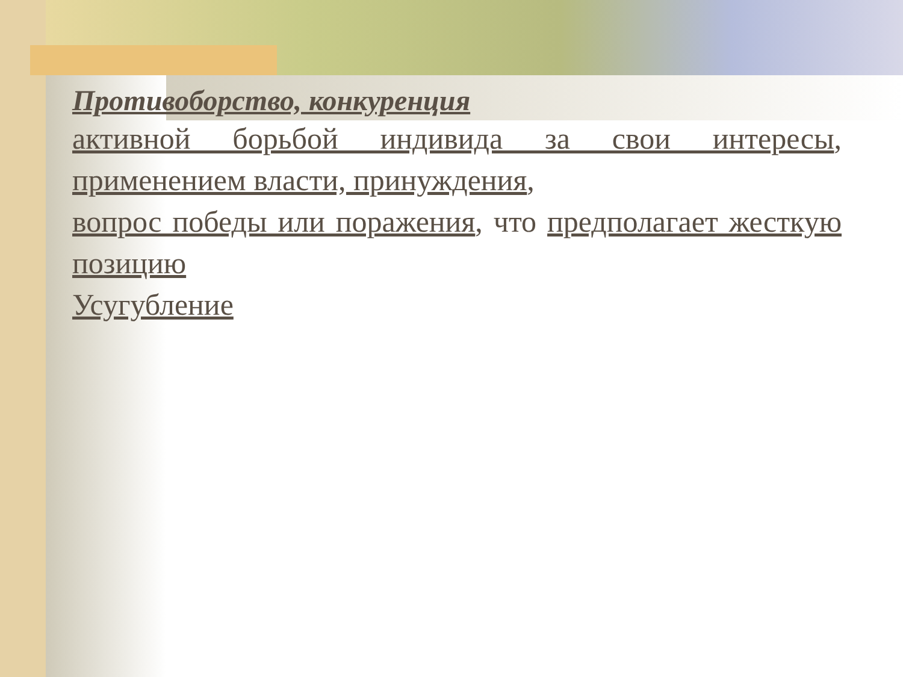Противоборство, конкуренция
активной борьбой индивида за свои интересы, применением власти, принуждения,
вопрос победы или поражения, что предполагает жесткую позицию
Усугубление